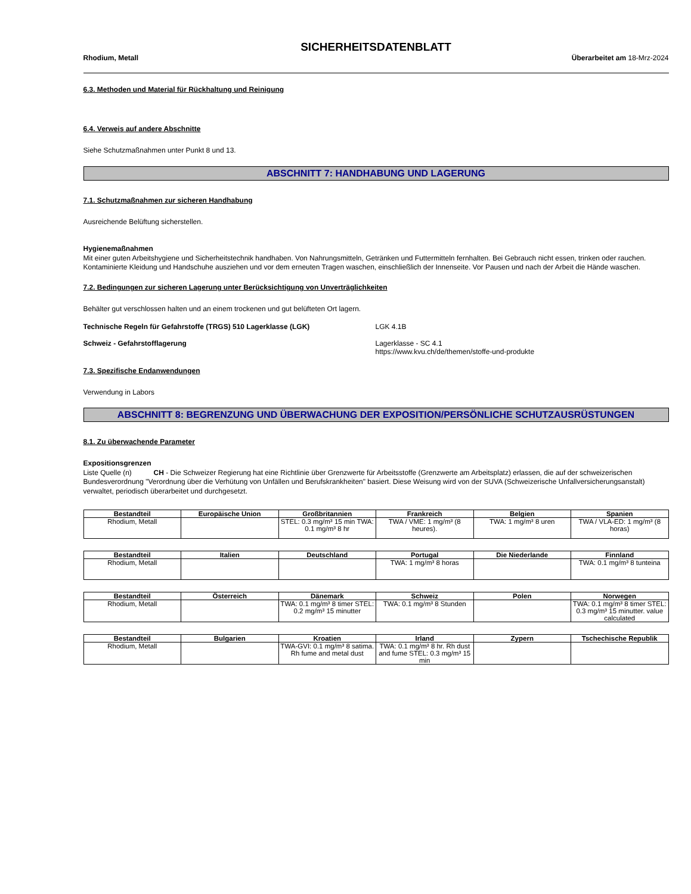SICHERHEITSDATENBLATT
Rhodium, Metall Überarbeitet am 18-Mrz-2024
6.3. Methoden und Material für Rückhaltung und Reinigung
6.4. Verweis auf andere Abschnitte
Siehe Schutzmaßnahmen unter Punkt 8 und 13.
ABSCHNITT 7: HANDHABUNG UND LAGERUNG
7.1. Schutzmaßnahmen zur sicheren Handhabung
Ausreichende Belüftung sicherstellen.
Hygienemaßnahmen
Mit einer guten Arbeitshygiene und Sicherheitstechnik handhaben. Von Nahrungsmitteln, Getränken und Futtermitteln fernhalten. Bei Gebrauch nicht essen, trinken oder rauchen. Kontaminierte Kleidung und Handschuhe ausziehen und vor dem erneuten Tragen waschen, einschließlich der Innenseite. Vor Pausen und nach der Arbeit die Hände waschen.
7.2. Bedingungen zur sicheren Lagerung unter Berücksichtigung von Unverträglichkeiten
Behälter gut verschlossen halten und an einem trockenen und gut belüfteten Ort lagern.
Technische Regeln für Gefahrstoffe (TRGS) 510 Lagerklasse (LGK) LGK 4.1B
Schweiz - Gefahrstofflagerung Lagerklasse - SC 4.1
https://www.kvu.ch/de/themen/stoffe-und-produkte
7.3. Spezifische Endanwendungen
Verwendung in Labors
ABSCHNITT 8: BEGRENZUNG UND ÜBERWACHUNG DER EXPOSITION/PERSÖNLICHE SCHUTZAUSRÜSTUNGEN
8.1. Zu überwachende Parameter
Expositionsgrenzen
Liste Quelle (n) CH - Die Schweizer Regierung hat eine Richtlinie über Grenzwerte für Arbeitsstoffe (Grenzwerte am Arbeitsplatz) erlassen, die auf der schweizerischen Bundesverordnung "Verordnung über die Verhütung von Unfällen und Berufskrankheiten" basiert. Diese Weisung wird von der SUVA (Schweizerische Unfallversicherungsanstalt) verwaltet, periodisch überarbeitet und durchgesetzt.
| Bestandteil | Europäische Union | Großbritannien | Frankreich | Belgien | Spanien |
| --- | --- | --- | --- | --- | --- |
| Rhodium, Metall | | STEL: 0.3 mg/m³ 15 min TWA: 0.1 mg/m³ 8 hr | TWA / VME: 1 mg/m³ (8 heures). | TWA: 1 mg/m³ 8 uren | TWA / VLA-ED: 1 mg/m³ (8 horas) |
| Bestandteil | Italien | Deutschland | Portugal | Die Niederlande | Finnland |
| --- | --- | --- | --- | --- | --- |
| Rhodium, Metall | | | TWA: 1 mg/m³ 8 horas | | TWA: 0.1 mg/m³ 8 tunteina |
| Bestandteil | Österreich | Dänemark | Schweiz | Polen | Norwegen |
| --- | --- | --- | --- | --- | --- |
| Rhodium, Metall | | TWA: 0.1 mg/m³ 8 timer STEL: 0.2 mg/m³ 15 minutter | TWA: 0.1 mg/m³ 8 Stunden | | TWA: 0.1 mg/m³ 8 timer STEL: 0.3 mg/m³ 15 minutter. value calculated |
| Bestandteil | Bulgarien | Kroatien | Irland | Zypern | Tschechische Republik |
| --- | --- | --- | --- | --- | --- |
| Rhodium, Metall | | TWA-GVI: 0.1 mg/m³ 8 satima. Rh fume and metal dust | TWA: 0.1 mg/m³ 8 hr. Rh dust and fume STEL: 0.3 mg/m³ 15 min | | |